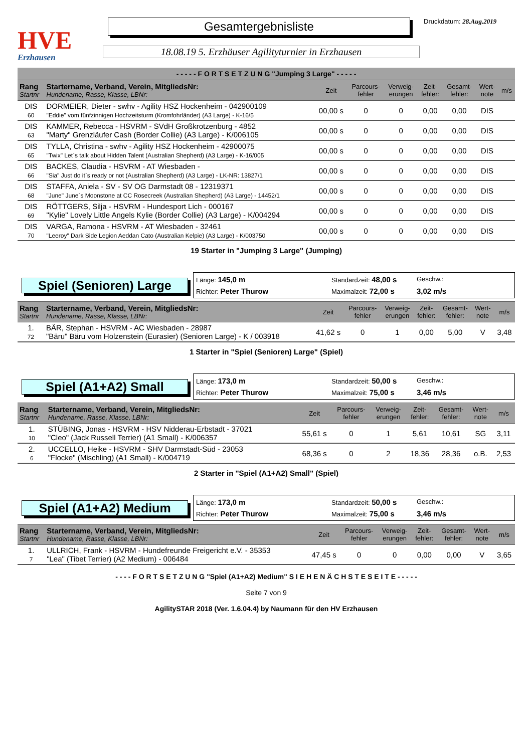HVE
Erzhausen
Gesamtergebnisliste
18.08.19 5. Erzhäuser Agilityturnier in Erzhausen
Druckdatum: 28.Aug.2019
| - - - - - F O R T S E T Z U N G "Jumping 3 Large" - - - - - | | | | | | | | |
| --- | --- | --- | --- | --- | --- | --- | --- | --- |
| Rang Startnr | Startername, Verband, Verein, MitgliedsNr: Hundename, Rasse, Klasse, LBNr: | Zeit | Parcours- fehler | Verweig- erungen | Zeit- fehler: | Gesamt- fehler: | Wert- note | m/s |
| DIS 60 | DORMEIER, Dieter - swhv - Agility HSZ Hockenheim - 042900109 "Eddie" vom fünfzinnigen Hochzeitsturm (Kromfohrländer) (A3 Large) - K-16/5 | 00,00 s | 0 | 0 | 0,00 | 0,00 | DIS | |
| DIS 63 | KAMMER, Rebecca - HSVRM - SVdH Großkrotzenburg - 4852 "Marty" Grenzläufer Cash (Border Collie) (A3 Large) - K/006105 | 00,00 s | 0 | 0 | 0,00 | 0,00 | DIS | |
| DIS 65 | TYLLA, Christina - swhv - Agility HSZ Hockenheim - 42900075 "Twix" Let`s talk about Hidden Talent (Australian Shepherd) (A3 Large) - K-16/005 | 00,00 s | 0 | 0 | 0,00 | 0,00 | DIS | |
| DIS 66 | BACKES, Claudia - HSVRM - AT Wiesbaden - "Sia" Just do it`s ready or not (Australian Shepherd) (A3 Large) - LK-NR: 13827/1 | 00,00 s | 0 | 0 | 0,00 | 0,00 | DIS | |
| DIS 68 | STAFFA, Aniela - SV - SV OG Darmstadt 08 - 12319371 "June" June´s Moonstone at CC Rosecreek (Australian Shepherd) (A3 Large) - 14452/1 | 00,00 s | 0 | 0 | 0,00 | 0,00 | DIS | |
| DIS 69 | RÖTTGERS, Silja - HSVRM - Hundesport Lich - 000167 "Kylie" Lovely Little Angels Kylie (Border Collie) (A3 Large) - K/004294 | 00,00 s | 0 | 0 | 0,00 | 0,00 | DIS | |
| DIS 70 | VARGA, Ramona - HSVRM - AT Wiesbaden - 32461 "Leeroy" Dark Side Legion Aeddan Cato (Australian Kelpie) (A3 Large) - K/003750 | 00,00 s | 0 | 0 | 0,00 | 0,00 | DIS | |
19 Starter in "Jumping 3 Large" (Jumping)
Spiel (Senioren) Large
Länge: 145,0 m Standardzeit: 48,00 s Geschw.: Richter: Peter Thurow Maximalzeit: 72,00 s 3,02 m/s
| Rang Startnr | Startername, Verband, Verein, MitgliedsNr: Hundename, Rasse, Klasse, LBNr: | Zeit | Parcours- fehler | Verweig- erungen | Zeit- fehler: | Gesamt- fehler: | Wert- note | m/s |
| --- | --- | --- | --- | --- | --- | --- | --- | --- |
| 1. 72 | BÄR, Stephan - HSVRM - AC Wiesbaden - 28987 "Bäru" Bäru vom Holzenstein (Eurasier) (Senioren Large) - K / 003918 | 41,62 s | 0 | 1 | 0,00 | 5,00 | V | 3,48 |
1 Starter in "Spiel (Senioren) Large" (Spiel)
Spiel (A1+A2) Small
Länge: 173,0 m Standardzeit: 50,00 s Geschw.: Richter: Peter Thurow Maximalzeit: 75,00 s 3,46 m/s
| Rang Startnr | Startername, Verband, Verein, MitgliedsNr: Hundename, Rasse, Klasse, LBNr: | Zeit | Parcours- fehler | Verweig- erungen | Zeit- fehler: | Gesamt- fehler: | Wert- note | m/s |
| --- | --- | --- | --- | --- | --- | --- | --- | --- |
| 1. 10 | STÜBING, Jonas - HSVRM - HSV Nidderau-Erbstadt - 37021 "Cleo" (Jack Russell Terrier) (A1 Small) - K/006357 | 55,61 s | 0 | 1 | 5,61 | 10,61 | SG | 3,11 |
| 2. 6 | UCCELLO, Heike - HSVRM - SHV Darmstadt-Süd - 23053 "Flocke" (Mischling) (A1 Small) - K/004719 | 68,36 s | 0 | 2 | 18,36 | 28,36 | o.B. | 2,53 |
2 Starter in "Spiel (A1+A2) Small" (Spiel)
Spiel (A1+A2) Medium
Länge: 173,0 m Standardzeit: 50,00 s Geschw.: Richter: Peter Thurow Maximalzeit: 75,00 s 3,46 m/s
| Rang Startnr | Startername, Verband, Verein, MitgliedsNr: Hundename, Rasse, Klasse, LBNr: | Zeit | Parcours- fehler | Verweig- erungen | Zeit- fehler: | Gesamt- fehler: | Wert- note | m/s |
| --- | --- | --- | --- | --- | --- | --- | --- | --- |
| 1. 7 | ULLRICH, Frank - HSVRM - Hundefreunde Freigericht e.V. - 35353 "Lea" (Tibet Terrier) (A2 Medium) - 006484 | 47,45 s | 0 | 0 | 0,00 | 0,00 | V | 3,65 |
- - - - F O R T S E T Z U N G "Spiel (A1+A2) Medium" S I E H E N Ä C H S T E S E I T E - - - - -
Seite 7 von 9
AgilitySTAR 2018 (Ver. 1.6.04.4) by Naumann für den HV Erzhausen